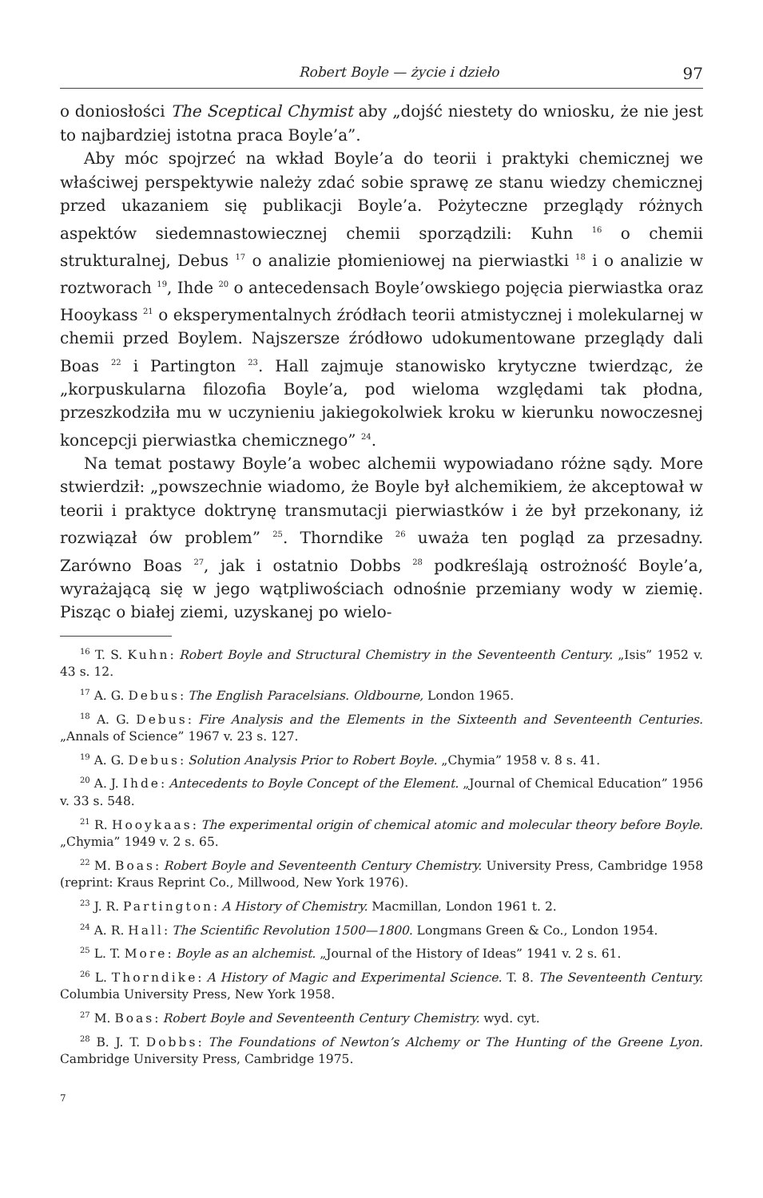Robert Boyle — życie i dzieło 97
o doniosłości The Sceptical Chymist aby „dojść niestety do wniosku, że nie jest to najbardziej istotna praca Boyle’a”.
Aby móc spojrzeć na wkład Boyle’a do teorii i praktyki chemicznej we właściwej perspektywie należy zdać sobie sprawę ze stanu wiedzy chemicznej przed ukazaniem się publikacji Boyle’a. Pożyteczne przeglądy różnych aspektów siedemnastowiecznej chemii sporządzili: Kuhn <sup>16</sup> o chemii strukturalnej, Debus <sup>17</sup> o analizie płomieniowej na pierwiastki <sup>18</sup> i o analizie w roztworach <sup>19</sup>, Ihde <sup>20</sup> o antecedensach Boyle’owskiego pojęcia pierwiastka oraz Hooykass <sup>21</sup> o eksperymentalnych źródłach teorii atmistycznej i molekularnej w chemii przed Boylem. Najszersze źródłowo udokumentowane przeglądy dali Boas <sup>22</sup> i Partington <sup>23</sup>. Hall zajmuje stanowisko krytyczne twierdząc, że „korpuskularna filozofia Boyle’a, pod wieloma względami tak płodna, przeszkodziła mu w uczynieniu jakiegokolwiek kroku w kierunku nowoczesnej koncepcji pierwiastka chemicznego” <sup>24</sup>.
Na temat postawy Boyle’a wobec alchemii wypowiadano różne sądy. More stwierdził: „powszechnie wiadomo, że Boyle był alchemikiem, że akceptował w teorii i praktyce doktrynę transmutacji pierwiastków i że był przekonany, iż rozwiązał ów problem” <sup>25</sup>. Thorndike <sup>26</sup> uważa ten pogląd za przesadny. Zarówno Boas <sup>27</sup>, jak i ostatnio Dobbs <sup>28</sup> podkreślają ostrożność Boyle’a, wyrażającą się w jego wątpliwościach odnośnie przemiany wody w ziemię. Pisząc o białej ziemi, uzyskanej po wielo-
<sup>16</sup> T. S. Kuhn: Robert Boyle and Structural Chemistry in the Seventeenth Century. „Isis” 1952 v. 43 s. 12.
<sup>17</sup> A. G. Debus: The English Paracelsians. Oldbourne, London 1965.
<sup>18</sup> A. G. Debus: Fire Analysis and the Elements in the Sixteenth and Seventeenth Centuries. „Annals of Science” 1967 v. 23 s. 127.
<sup>19</sup> A. G. Debus: Solution Analysis Prior to Robert Boyle. „Chymia” 1958 v. 8 s. 41.
<sup>20</sup> A. J. Ihde: Antecedents to Boyle Concept of the Element. „Journal of Chemical Education” 1956 v. 33 s. 548.
<sup>21</sup> R. Hooykaas: The experimental origin of chemical atomic and molecular theory before Boyle. „Chymia” 1949 v. 2 s. 65.
<sup>22</sup> M. Boas: Robert Boyle and Seventeenth Century Chemistry. University Press, Cambridge 1958 (reprint: Kraus Reprint Co., Millwood, New York 1976).
<sup>23</sup> J. R. Partington: A History of Chemistry. Macmillan, London 1961 t. 2.
<sup>24</sup> A. R. Hall: The Scientific Revolution 1500—1800. Longmans Green & Co., London 1954.
<sup>25</sup> L. T. More: Boyle as an alchemist. „Journal of the History of Ideas” 1941 v. 2 s. 61.
<sup>26</sup> L. Thorndike: A History of Magic and Experimental Science. T. 8. The Seventeenth Century. Columbia University Press, New York 1958.
<sup>27</sup> M. Boas: Robert Boyle and Seventeenth Century Chemistry. wyd. cyt.
<sup>28</sup> B. J. T. Dobbs: The Foundations of Newton’s Alchemy or The Hunting of the Greene Lyon. Cambridge University Press, Cambridge 1975.
7